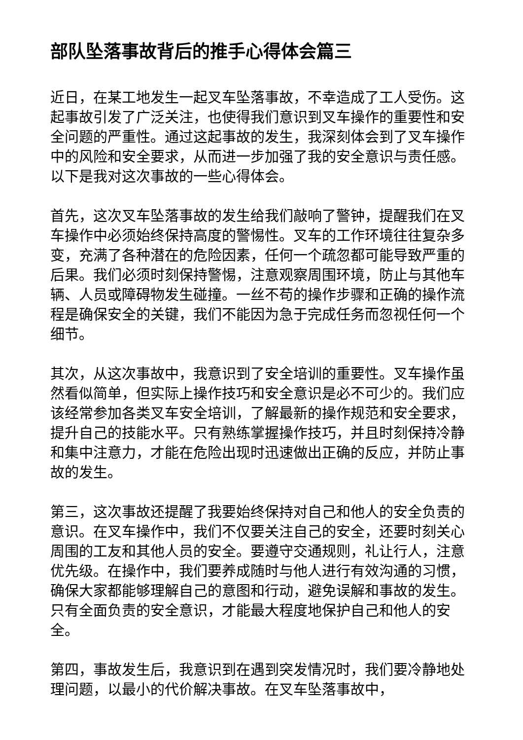部队坠落事故背后的推手心得体会篇三
近日，在某工地发生一起叉车坠落事故，不幸造成了工人受伤。这起事故引发了广泛关注，也使得我们意识到叉车操作的重要性和安全问题的严重性。通过这起事故的发生，我深刻体会到了叉车操作中的风险和安全要求，从而进一步加强了我的安全意识与责任感。以下是我对这次事故的一些心得体会。
首先，这次叉车坠落事故的发生给我们敲响了警钟，提醒我们在叉车操作中必须始终保持高度的警惕性。叉车的工作环境往往复杂多变，充满了各种潜在的危险因素，任何一个疏忽都可能导致严重的后果。我们必须时刻保持警惕，注意观察周围环境，防止与其他车辆、人员或障碍物发生碰撞。一丝不苟的操作步骤和正确的操作流程是确保安全的关键，我们不能因为急于完成任务而忽视任何一个细节。
其次，从这次事故中，我意识到了安全培训的重要性。叉车操作虽然看似简单，但实际上操作技巧和安全意识是必不可少的。我们应该经常参加各类叉车安全培训，了解最新的操作规范和安全要求，提升自己的技能水平。只有熟练掌握操作技巧，并且时刻保持冷静和集中注意力，才能在危险出现时迅速做出正确的反应，并防止事故的发生。
第三，这次事故还提醒了我要始终保持对自己和他人的安全负责的意识。在叉车操作中，我们不仅要关注自己的安全，还要时刻关心周围的工友和其他人员的安全。要遵守交通规则，礼让行人，注意优先级。在操作中，我们要养成随时与他人进行有效沟通的习惯，确保大家都能够理解自己的意图和行动，避免误解和事故的发生。只有全面负责的安全意识，才能最大程度地保护自己和他人的安全。
第四，事故发生后，我意识到在遇到突发情况时，我们要冷静地处理问题，以最小的代价解决事故。在叉车坠落事故中，